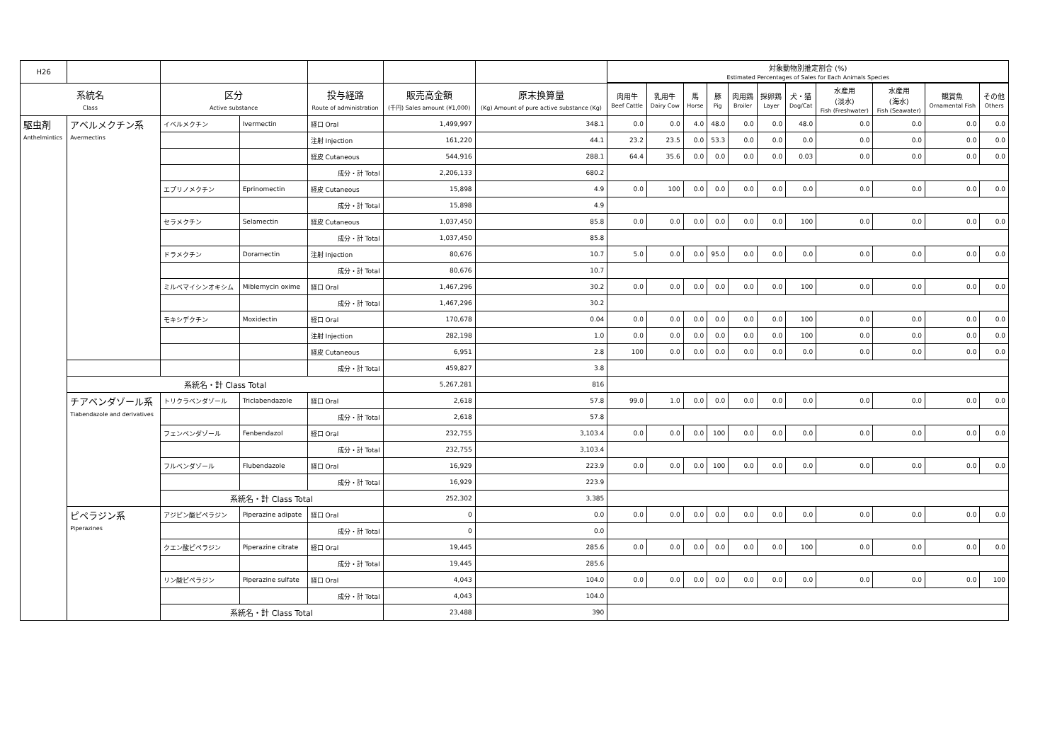| H26 | | | | | | | 対象動物別推定割合 (%) Estimated Percentages of Sales for Each Animals Species | | | | | | | | | | |
| --- | --- | --- | --- | --- | --- | --- | --- | --- | --- | --- | --- | --- | --- | --- | --- | --- | --- |
| 系統名 Class | | 区分 Active substance | | 投与経路 Route of administration | 販売高金額 (千円) Sales amount (¥1,000) | 原末換算量 (Kg) Amount of pure active substance (Kg) | 肉用牛 Beef Cattle | 乳用牛 Dairy Cow | 馬 Horse | 豚 Pig | 肉用鶏 Broiler | 採卵鶏 Layer | 犬・猫 Dog/Cat | 水産用 (淡水) Fish (Freshwater) | 水産用 (海水) Fish (Seawater) | 観賞魚 Ornamental Fish | その他 Others |
| 駆虫剤 Anthelmintics | アベルメクチン系 Avermectins | イベルメクチン | Ivermectin | 経口 Oral | 1,499,997 | 348.1 | 0.0 | 0.0 | 4.0 | 48.0 | 0.0 | 0.0 | 48.0 | 0.0 | 0.0 | 0.0 | 0.0 |
| | | | | 注射 Injection | 161,220 | 44.1 | 23.2 | 23.5 | 0.0 | 53.3 | 0.0 | 0.0 | 0.0 | 0.0 | 0.0 | 0.0 | 0.0 |
| | | | | 経皮 Cutaneous | 544,916 | 288.1 | 64.4 | 35.6 | 0.0 | 0.0 | 0.0 | 0.0 | 0.03 | 0.0 | 0.0 | 0.0 | 0.0 |
| | | | | 成分・計 Total | 2,206,133 | 680.2 | | | | | | | | | | | |
| | | エプリノメクチン | Eprinomectin | 経皮 Cutaneous | 15,898 | 4.9 | 0.0 | 100 | 0.0 | 0.0 | 0.0 | 0.0 | 0.0 | 0.0 | 0.0 | 0.0 | 0.0 |
| | | | | 成分・計 Total | 15,898 | 4.9 | | | | | | | | | | | |
| | | セラメクチン | Selamectin | 経皮 Cutaneous | 1,037,450 | 85.8 | 0.0 | 0.0 | 0.0 | 0.0 | 0.0 | 0.0 | 100 | 0.0 | 0.0 | 0.0 | 0.0 |
| | | | | 成分・計 Total | 1,037,450 | 85.8 | | | | | | | | | | | |
| | | ドラメクチン | Doramectin | 注射 Injection | 80,676 | 10.7 | 5.0 | 0.0 | 0.0 | 95.0 | 0.0 | 0.0 | 0.0 | 0.0 | 0.0 | 0.0 | 0.0 |
| | | | | 成分・計 Total | 80,676 | 10.7 | | | | | | | | | | | |
| | | ミルベマイシンオキシム | Miblemycin oxime | 経口 Oral | 1,467,296 | 30.2 | 0.0 | 0.0 | 0.0 | 0.0 | 0.0 | 0.0 | 100 | 0.0 | 0.0 | 0.0 | 0.0 |
| | | | | 成分・計 Total | 1,467,296 | 30.2 | | | | | | | | | | | |
| | | モキシデクチン | Moxidectin | 経口 Oral | 170,678 | 0.04 | 0.0 | 0.0 | 0.0 | 0.0 | 0.0 | 0.0 | 100 | 0.0 | 0.0 | 0.0 | 0.0 |
| | | | | 注射 Injection | 282,198 | 1.0 | 0.0 | 0.0 | 0.0 | 0.0 | 0.0 | 0.0 | 100 | 0.0 | 0.0 | 0.0 | 0.0 |
| | | | | 経皮 Cutaneous | 6,951 | 2.8 | 100 | 0.0 | 0.0 | 0.0 | 0.0 | 0.0 | 0.0 | 0.0 | 0.0 | 0.0 | 0.0 |
| | | | | 成分・計 Total | 459,827 | 3.8 | | | | | | | | | | | |
| | 系統名・計 Class Total | | | | 5,267,281 | 816 | | | | | | | | | | | |
| | チアベンダゾール系 Tiabendazole and derivatives | トリクラベンダゾール | Triclabendazole | 経口 Oral | 2,618 | 57.8 | 99.0 | 1.0 | 0.0 | 0.0 | 0.0 | 0.0 | 0.0 | 0.0 | 0.0 | 0.0 | 0.0 |
| | | | | 成分・計 Total | 2,618 | 57.8 | | | | | | | | | | | |
| | | フェンベンダゾール | Fenbendazol | 経口 Oral | 232,755 | 3,103.4 | 0.0 | 0.0 | 0.0 | 100 | 0.0 | 0.0 | 0.0 | 0.0 | 0.0 | 0.0 | 0.0 |
| | | | | 成分・計 Total | 232,755 | 3,103.4 | | | | | | | | | | | |
| | | フルベンダゾール | Flubendazole | 経口 Oral | 16,929 | 223.9 | 0.0 | 0.0 | 0.0 | 100 | 0.0 | 0.0 | 0.0 | 0.0 | 0.0 | 0.0 | 0.0 |
| | | | | 成分・計 Total | 16,929 | 223.9 | | | | | | | | | | | |
| | | 系統名・計 Class Total | | | 252,302 | 3,385 | | | | | | | | | | | |
| | ピペラジン系 Piperazines | アジピン酸ピペラジン | Piperazine adipate | 経口 Oral | 0 | 0.0 | 0.0 | 0.0 | 0.0 | 0.0 | 0.0 | 0.0 | 0.0 | 0.0 | 0.0 | 0.0 | 0.0 |
| | | | | 成分・計 Total | 0 | 0.0 | | | | | | | | | | | |
| | | クエン酸ピペラジン | Piperazine citrate | 経口 Oral | 19,445 | 285.6 | 0.0 | 0.0 | 0.0 | 0.0 | 0.0 | 0.0 | 100 | 0.0 | 0.0 | 0.0 | 0.0 |
| | | | | 成分・計 Total | 19,445 | 285.6 | | | | | | | | | | | |
| | | リン酸ピペラジン | Piperazine sulfate | 経口 Oral | 4,043 | 104.0 | 0.0 | 0.0 | 0.0 | 0.0 | 0.0 | 0.0 | 0.0 | 0.0 | 0.0 | 0.0 | 100 |
| | | | | 成分・計 Total | 4,043 | 104.0 | | | | | | | | | | | |
| | | 系統名・計 Class Total | | | 23,488 | 390 | | | | | | | | | | | |